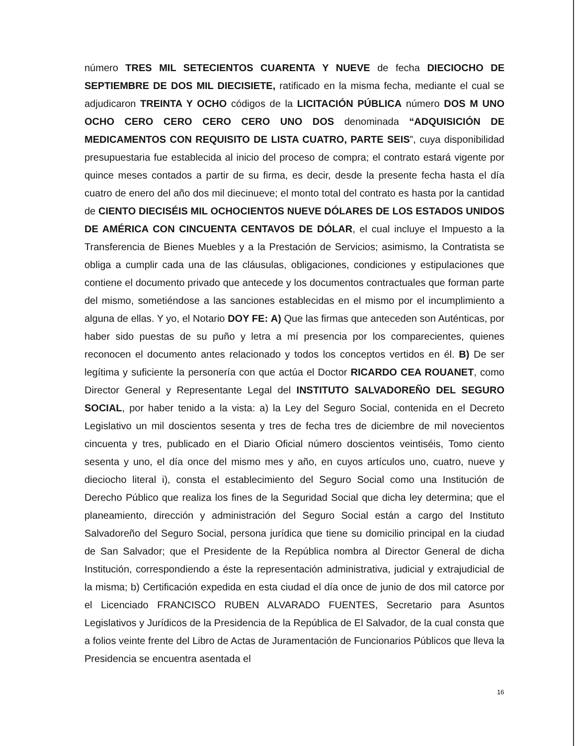número TRES MIL SETECIENTOS CUARENTA Y NUEVE de fecha DIECIOCHO DE SEPTIEMBRE DE DOS MIL DIECISIETE, ratificado en la misma fecha, mediante el cual se adjudicaron TREINTA Y OCHO códigos de la LICITACIÓN PÚBLICA número DOS M UNO OCHO CERO CERO CERO CERO UNO DOS denominada “ADQUISICIÓN DE MEDICAMENTOS CON REQUISITO DE LISTA CUATRO, PARTE SEIS”, cuya disponibilidad presupuestaria fue establecida al inicio del proceso de compra; el contrato estará vigente por quince meses contados a partir de su firma, es decir, desde la presente fecha hasta el día cuatro de enero del año dos mil diecinueve; el monto total del contrato es hasta por la cantidad de CIENTO DIECISÉIS MIL OCHOCIENTOS NUEVE DÓLARES DE LOS ESTADOS UNIDOS DE AMÉRICA CON CINCUENTA CENTAVOS DE DÓLAR, el cual incluye el Impuesto a la Transferencia de Bienes Muebles y a la Prestación de Servicios; asimismo, la Contratista se obliga a cumplir cada una de las cláusulas, obligaciones, condiciones y estipulaciones que contiene el documento privado que antecede y los documentos contractuales que forman parte del mismo, sometiéndose a las sanciones establecidas en el mismo por el incumplimiento a alguna de ellas. Y yo, el Notario DOY FE: A) Que las firmas que anteceden son Auténticas, por haber sido puestas de su puño y letra a mí presencia por los comparecientes, quienes reconocen el documento antes relacionado y todos los conceptos vertidos en él. B) De ser legítima y suficiente la personería con que actúa el Doctor RICARDO CEA ROUANET, como Director General y Representante Legal del INSTITUTO SALVADOREÑO DEL SEGURO SOCIAL, por haber tenido a la vista: a) la Ley del Seguro Social, contenida en el Decreto Legislativo un mil doscientos sesenta y tres de fecha tres de diciembre de mil novecientos cincuenta y tres, publicado en el Diario Oficial número doscientos veintiséis, Tomo ciento sesenta y uno, el día once del mismo mes y año, en cuyos artículos uno, cuatro, nueve y dieciocho literal i), consta el establecimiento del Seguro Social como una Institución de Derecho Público que realiza los fines de la Seguridad Social que dicha ley determina; que el planeamiento, dirección y administración del Seguro Social están a cargo del Instituto Salvadoreño del Seguro Social, persona jurídica que tiene su domicilio principal en la ciudad de San Salvador; que el Presidente de la República nombra al Director General de dicha Institución, correspondiendo a éste la representación administrativa, judicial y extrajudicial de la misma; b) Certificación expedida en esta ciudad el día once de junio de dos mil catorce por el Licenciado FRANCISCO RUBEN ALVARADO FUENTES, Secretario para Asuntos Legislativos y Jurídicos de la Presidencia de la República de El Salvador, de la cual consta que a folios veinte frente del Libro de Actas de Juramentación de Funcionarios Públicos que lleva la Presidencia se encuentra asentada el
16